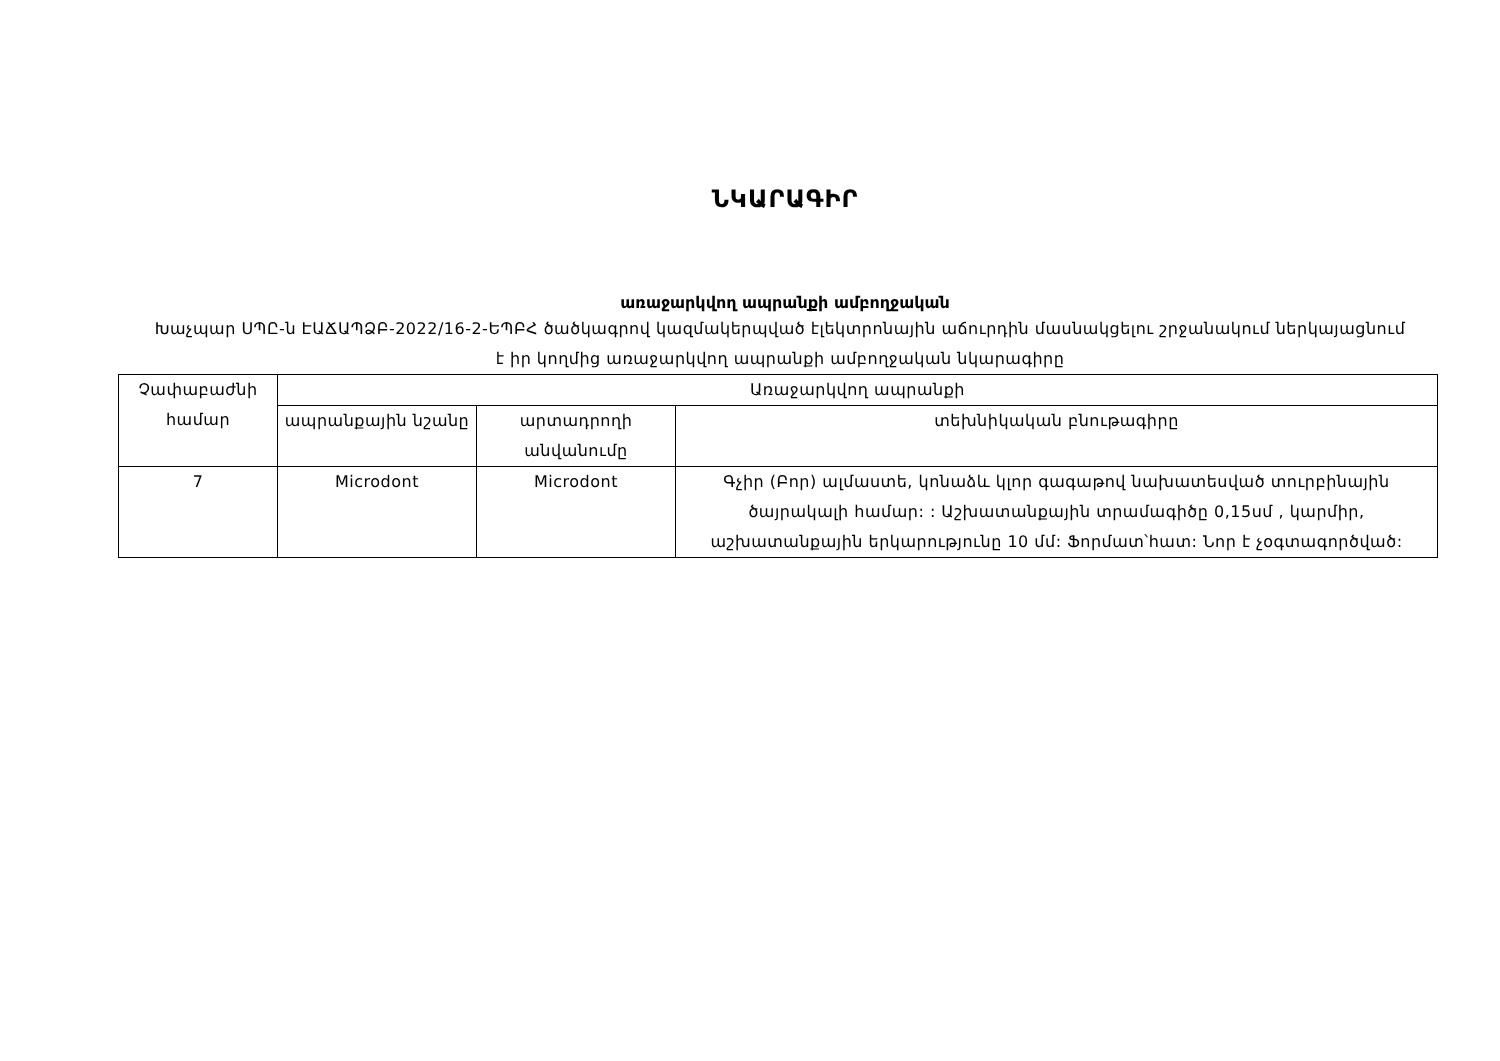ՆԿԱՐԱԳԻՐ
առաջարկվող ապրանքի ամբողջական
Խաչպար ՍՊԸ-ն ԷԱՃԱՊՁԲ-2022/16-2-ԵՊԲՀ ծածկագրով կազմակերպված էլեկտրոնային աճուրդին մասնակցելու շրջանակում ներկայացնում է իր կողմից առաջարկվող ապրանքի ամբողջական նկարագիրը
| Չափաբաժնի համար | Առաջարկվող ապրանքի | | |
| --- | --- | --- | --- |
| | ապրանքային նշանը | արտադրողի անվանումը | տեխնիկական բնութագիրը |
| 7 | Microdont | Microdont | Գչիր (Բոր) ալմաստե, կոնաձև կլոր գագաթով նախատեսված տուրբինային ծայրակալի համար: : Աշխատանքային տրամագիծը 0,15սմ , կարմիր, աշխատանքային երկարությունը 10 մմ: Ֆորմատ՝հատ: Նոր է չօգտագործված: |